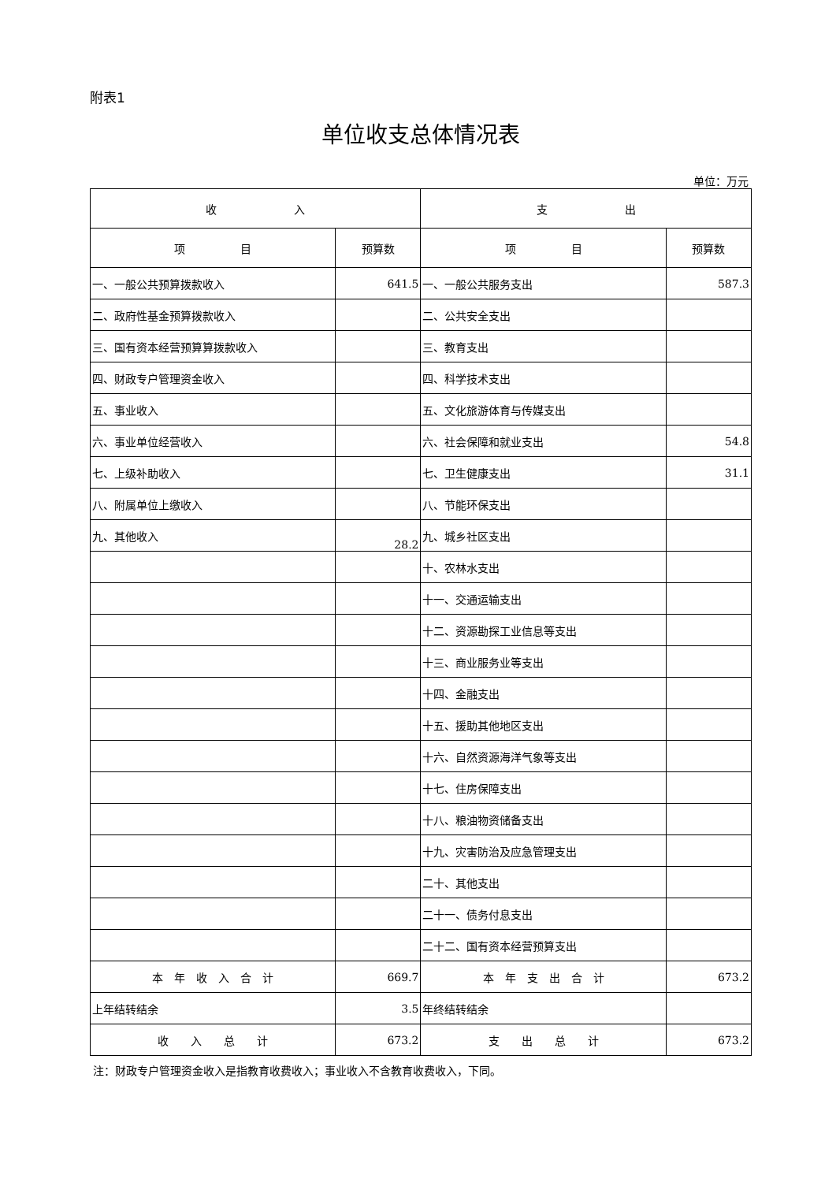附表1
单位收支总体情况表
单位：万元
| 收 入 | | 支 出 | |
| --- | --- | --- | --- |
| 项 目 | 预算数 | 项 目 | 预算数 |
| 一、一般公共预算拨款收入 | 641.5 | 一、一般公共服务支出 | 587.3 |
| 二、政府性基金预算拨款收入 | | 二、公共安全支出 | |
| 三、国有资本经营预算算拨款收入 | | 三、教育支出 | |
| 四、财政专户管理资金收入 | | 四、科学技术支出 | |
| 五、事业收入 | | 五、文化旅游体育与传媒支出 | |
| 六、事业单位经营收入 | | 六、社会保障和就业支出 | 54.8 |
| 七、上级补助收入 | | 七、卫生健康支出 | 31.1 |
| 八、附属单位上缴收入 | | 八、节能环保支出 | |
| 九、其他收入 | 28.2 | 九、城乡社区支出 | |
| | | 十、农林水支出 | |
| | | 十一、交通运输支出 | |
| | | 十二、资源勘探工业信息等支出 | |
| | | 十三、商业服务业等支出 | |
| | | 十四、金融支出 | |
| | | 十五、援助其他地区支出 | |
| | | 十六、自然资源海洋气象等支出 | |
| | | 十七、住房保障支出 | |
| | | 十八、粮油物资储备支出 | |
| | | 十九、灾害防治及应急管理支出 | |
| | | 二十、其他支出 | |
| | | 二十一、债务付息支出 | |
| | | 二十二、国有资本经营预算支出 | |
| 本 年 收 入 合 计 | 669.7 | 本 年 支 出 合 计 | 673.2 |
| 上年结转结余 | 3.5 | 年终结转结余 | |
| 收 入 总 计 | 673.2 | 支 出 总 计 | 673.2 |
注：财政专户管理资金收入是指教育收费收入；事业收入不含教育收费收入，下同。